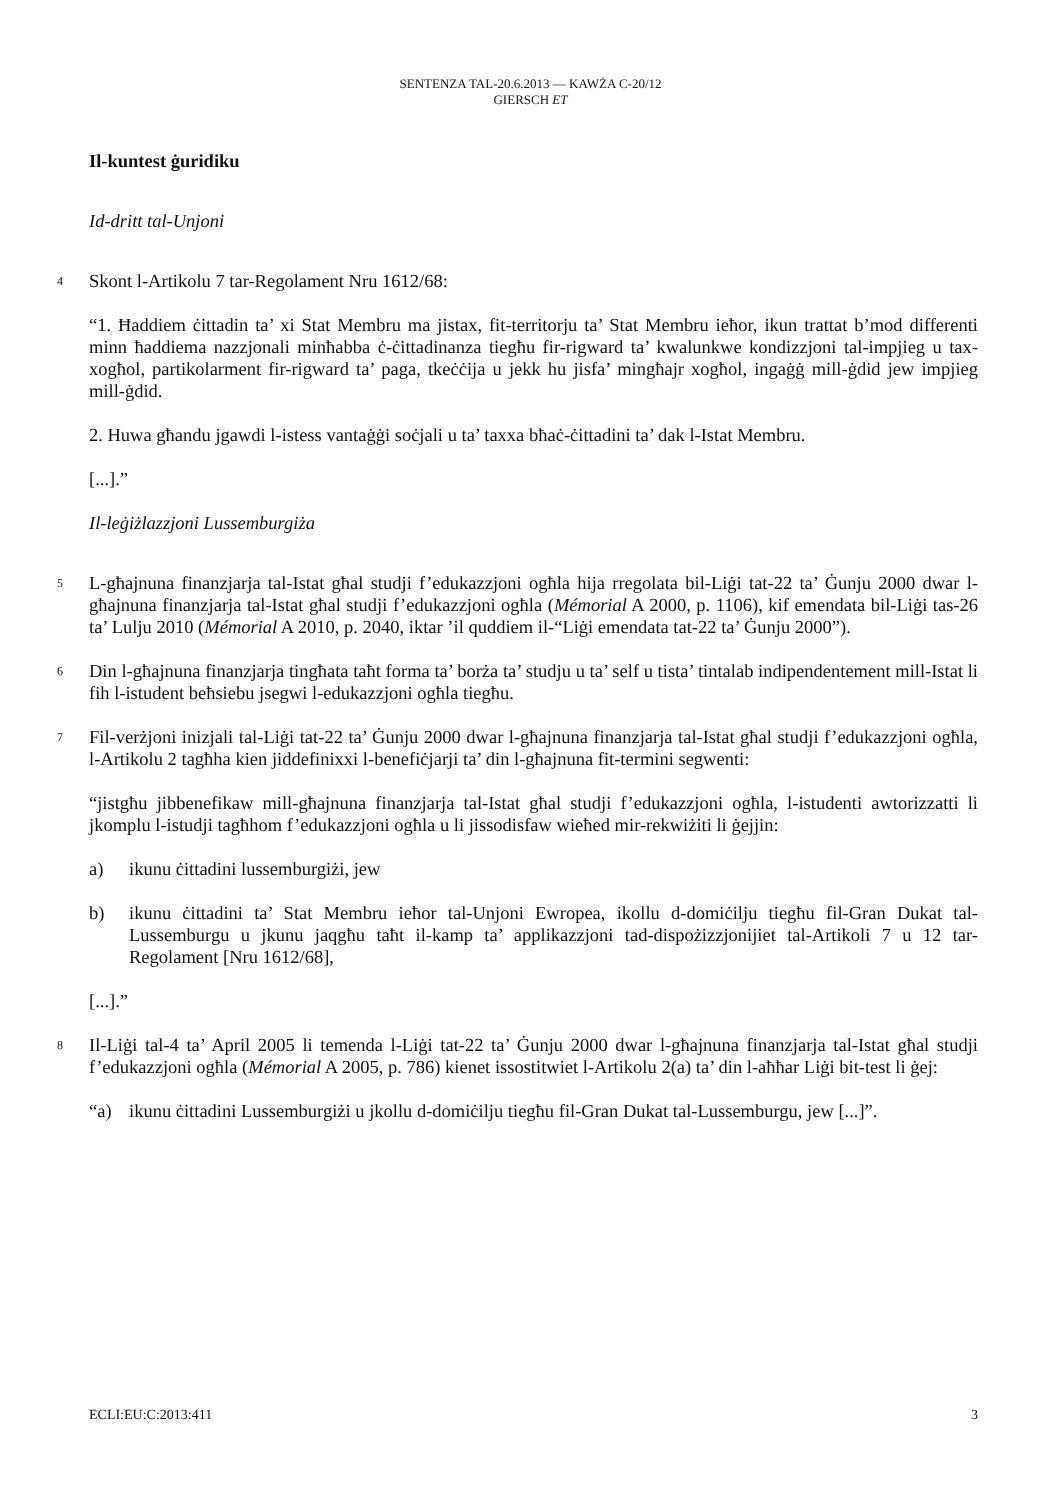SENTENZA TAL-20.6.2013 — KAWŻA C-20/12
GIERSCH ET
Il-kuntest ġuridiku
Id-dritt tal-Unjoni
4 Skont l-Artikolu 7 tar-Regolament Nru 1612/68:
“1. Ħaddiem ċittadin ta’ xi Stat Membru ma jistax, fit-territorju ta’ Stat Membru ieħor, ikun trattat b’mod differenti minn ħaddiema nazzjonali minħabba ċ-ċittadinanza tiegħu fir-rigward ta’ kwalunkwe kondizzjoni tal-impjieg u tax-xogħol, partikolarment fir-rigward ta’ paga, tkeċċija u jekk hu jisfa’ mingħajr xogħol, ingaġġ mill-ġdid jew impjieg mill-ġdid.
2. Huwa għandu jgawdi l-istess vantaġġi soċjali u ta’ taxxa bħaċ-ċittadini ta’ dak l-Istat Membru.
[...].”
Il-leġiżlazzjoni Lussemburgiża
5 L-għajnuna finanzjarja tal-Istat għal studji f’edukazzjoni ogħla hija rregolata bil-Liġi tat-22 ta’ Ġunju 2000 dwar l-għajnuna finanzjarja tal-Istat għal studji f’edukazzjoni ogħla (Mémorial A 2000, p. 1106), kif emendata bil-Liġi tas-26 ta’ Lulju 2010 (Mémorial A 2010, p. 2040, iktar ’il quddiem il-“Liġi emendata tat-22 ta’ Ġunju 2000”).
6 Din l-għajnuna finanzjarja tingħata taħt forma ta’ borża ta’ studju u ta’ self u tista’ tintalab indipendentement mill-Istat li fih l-istudent beħsiebu jsegwi l-edukazzjoni ogħla tiegħu.
7 Fil-verżjoni inizjali tal-Liġi tat-22 ta’ Ġunju 2000 dwar l-għajnuna finanzjarja tal-Istat għal studji f’edukazzjoni ogħla, l-Artikolu 2 tagħha kien jiddefinixxi l-benefiċjarji ta’ din l-għajnuna fit-termini segwenti:
“jistgħu jibbenefikaw mill-għajnuna finanzjarja tal-Istat għal studji f’edukazzjoni ogħla, l-istudenti awtorizzatti li jkomplu l-istudji tagħhom f’edukazzjoni ogħla u li jissodisfaw wieħed mir-rekwiżiti li ġejjin:
a) ikunu ċittadini lussemburgiżi, jew
b) ikunu ċittadini ta’ Stat Membru ieħor tal-Unjoni Ewropea, ikollu d-domiċilju tiegħu fil-Gran Dukat tal-Lussemburgu u jkunu jaqgħu taħt il-kamp ta’ applikazzjoni tad-dispożizzjonijiet tal-Artikoli 7 u 12 tar-Regolament [Nru 1612/68],
[...].”
8 Il-Liġi tal-4 ta’ April 2005 li temenda l-Liġi tat-22 ta’ Ġunju 2000 dwar l-għajnuna finanzjarja tal-Istat għal studji f’edukazzjoni ogħla (Mémorial A 2005, p. 786) kienet issostitwiet l-Artikolu 2(a) ta’ din l-aħħar Liġi bit-test li ġej:
“a) ikunu ċittadini Lussemburgiżi u jkollu d-domiċilju tiegħu fil-Gran Dukat tal-Lussemburgu, jew [...]”.
ECLI:EU:C:2013:411 3